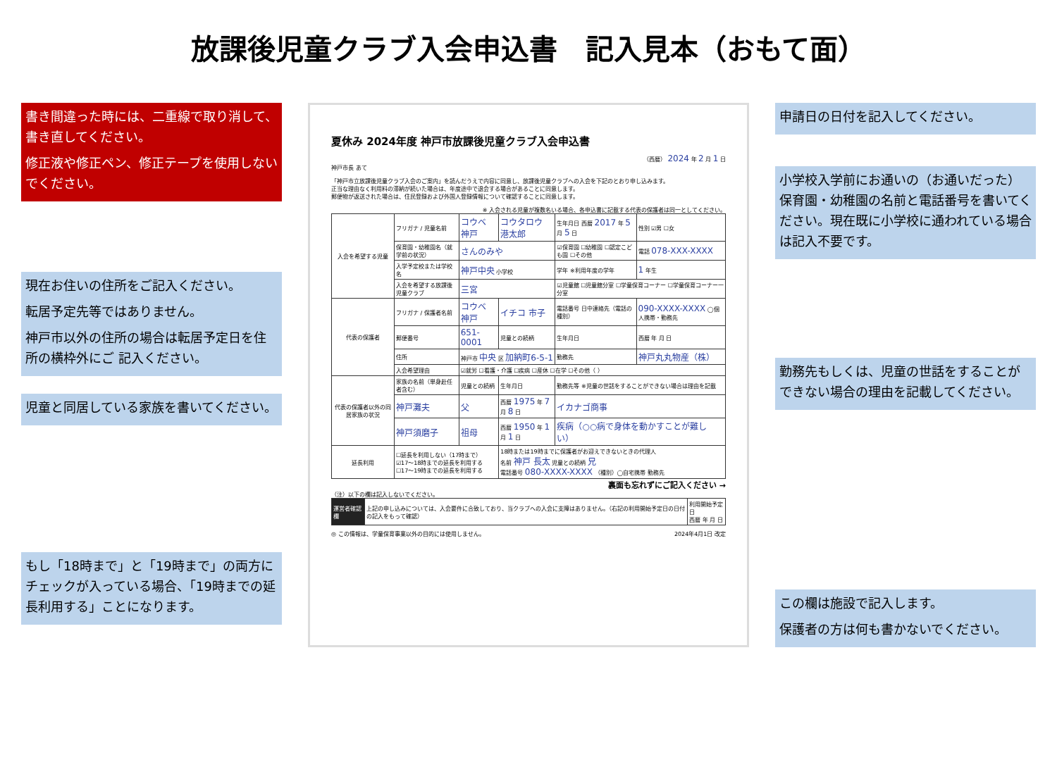放課後児童クラブ入会申込書　記入見本（おもて面）
書き間違った時には、二重線で取り消して、書き直してください。
修正液や修正ペン、修正テープを使用しないでください。
現在お住いの住所をご記入ください。
転居予定先等ではありません。
神戸市以外の住所の場合は転居予定日を住所の横枠外にご 記入ください。
児童と同居している家族を書いてください。
もし「18時まで」と「19時まで」の両方にチェックが入っている場合、「19時までの延長利用する」ことになります。
夏休み 2024年度 神戸市放課後児童クラブ入会申込書
（西暦） 2024 年 2 月 1 日
神戸市長 あて
「神戸市立放課後児童クラブ入会のご案内」を読んだうえで内容に同意し、放課後児童クラブへの入会を下記のとおり申し込みます。
正当な理由なく利用料の滞納が続いた場合は、年度途中で退会する場合があることに同意します。
郵便物が返送された場合は、住民登録および外国人登録情報について確認することに同意します。
※ 入会される児童が複数名いる場合、各申込書に記載する代表の保護者は同一としてください。
| 入会を希望する児童 | フリガナ / 児童名前 | コウベ 神戸 | コウタロウ 港太郎 | 生年月日 西暦 2017 年 5 月 5 日 | 性別 ☑男 ☐女 |
| | 保育園・幼稚園名（就学前の状況） | さんのみや | | ☑保育園 ☐幼稚園 ☐認定こども園 ☐その他 | 電話 078-XXX-XXXX |
| | 入学予定校または学校名 | 神戸中央 小学校 | | 学年 ※利用年度の学年 | 1 年生 |
| | 入会を希望する放課後児童クラブ | 三宮 | | ☑児童館 ☐児童館分室 ☐学童保育コーナー ☐学童保育コーナー一分室 | |
| 代表の保護者 | フリガナ / 保護者名前 | コウベ 神戸 | イチコ 市子 | 電話番号 日中連絡先（電話の種別） | 090-XXXX-XXXX ◯個人携帯・勤務先 |
| | 郵便番号 | 651-0001 | 児童との続柄 | 生年月日 | 西暦 年 月 日 |
| | 住所 | 神戸市 中央 区 加納町6-5-1 | | 勤務先 | 神戸丸丸物産（株） |
| | 入会希望理由 | ☑就労 ☐看護・介護 ☐疾病 ☐産休 ☐在学 ☐その他（ ） | | | |
| 代表の保護者以外の同居家族の状況 | 家族の名前（単身赴任者含む） | 児童との続柄 | 生年月日 | 勤務先等 ※児童の世話をすることができない場合は理由を記載 | |
| | 神戸灘夫 | 父 | 西暦 1975 年 7 月 8 日 | イカナゴ商事 | |
| | 神戸須磨子 | 祖母 | 西暦 1950 年 1 月 1 日 | 疾病（○○病で身体を動かすことが難しい） | |
| 延長利用 | ☐延長を利用しない（17時まで） ☑17～18時までの延長を利用する ☐17～19時までの延長を利用する | | 18時または19時までに保護者がお迎えできないときの代理人 名前 神戸 長太 児童との続柄 兄 電話番号 080-XXXX-XXXX （種別）◯自宅携帯 勤務先 | | |
裏面も忘れずにご記入ください →
（注）以下の欄は記入しないでください。
| 運営者確認欄 | 上記の申し込みについては、入会要件に合致しており、当クラブへの入会に支障はありません。（右記の利用開始予定日の日付の記入をもって確認） | 利用開始予定日 西暦 年 月 日 |
◎ この情報は、学童保育事業以外の目的には使用しません。 2024年4月1日 改定
申請日の日付を記入してください。
小学校入学前にお通いの（お通いだった）保育園・幼稚園の名前と電話番号を書いてください。現在既に小学校に通われている場合は記入不要です。
勤務先もしくは、児童の世話をすることができない場合の理由を記載してください。
この欄は施設で記入します。
保護者の方は何も書かないでください。